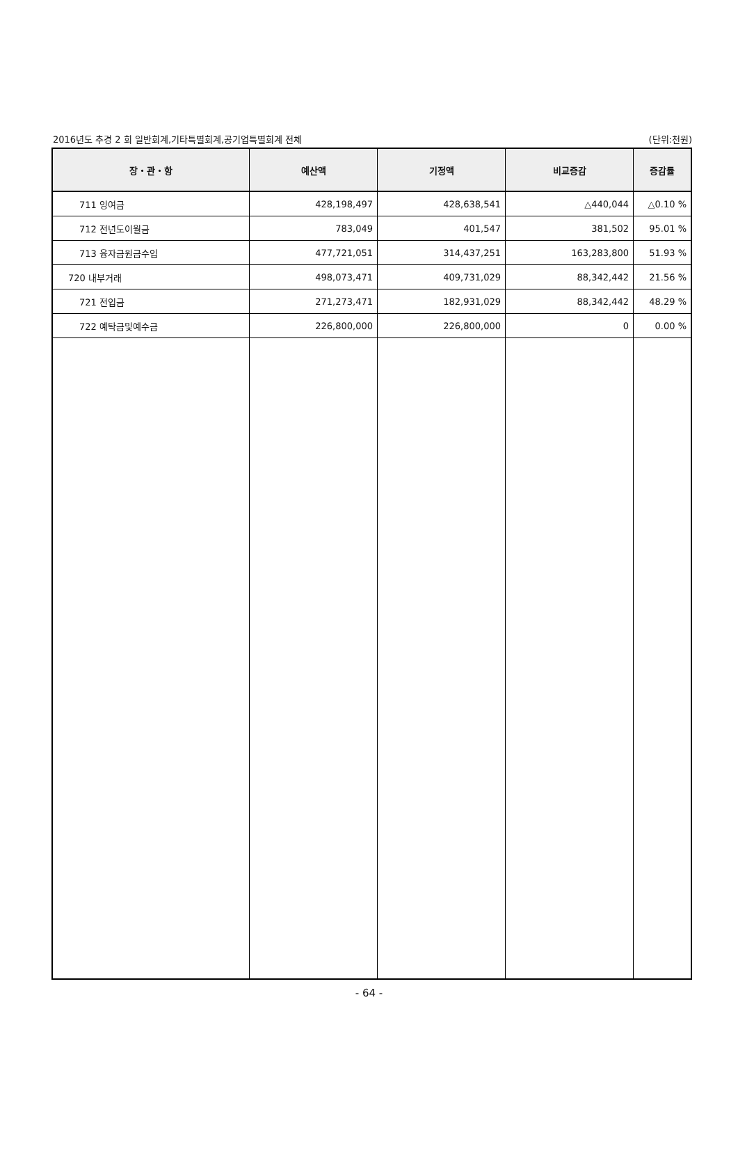2016년도 추경 2 회 일반회계,기타특별회계,공기업특별회계 전체 (단위:천원)
| 장・관・항 | 예산액 | 기정액 | 비교증감 | 증감률 |
| --- | --- | --- | --- | --- |
| 711 잉여금 | 428,198,497 | 428,638,541 | △440,044 | △0.10 % |
| 712 전년도이월금 | 783,049 | 401,547 | 381,502 | 95.01 % |
| 713 융자금원금수입 | 477,721,051 | 314,437,251 | 163,283,800 | 51.93 % |
| 720 내부거래 | 498,073,471 | 409,731,029 | 88,342,442 | 21.56 % |
| 721 전입금 | 271,273,471 | 182,931,029 | 88,342,442 | 48.29 % |
| 722 예탁금및예수금 | 226,800,000 | 226,800,000 | 0 | 0.00 % |
- 64 -